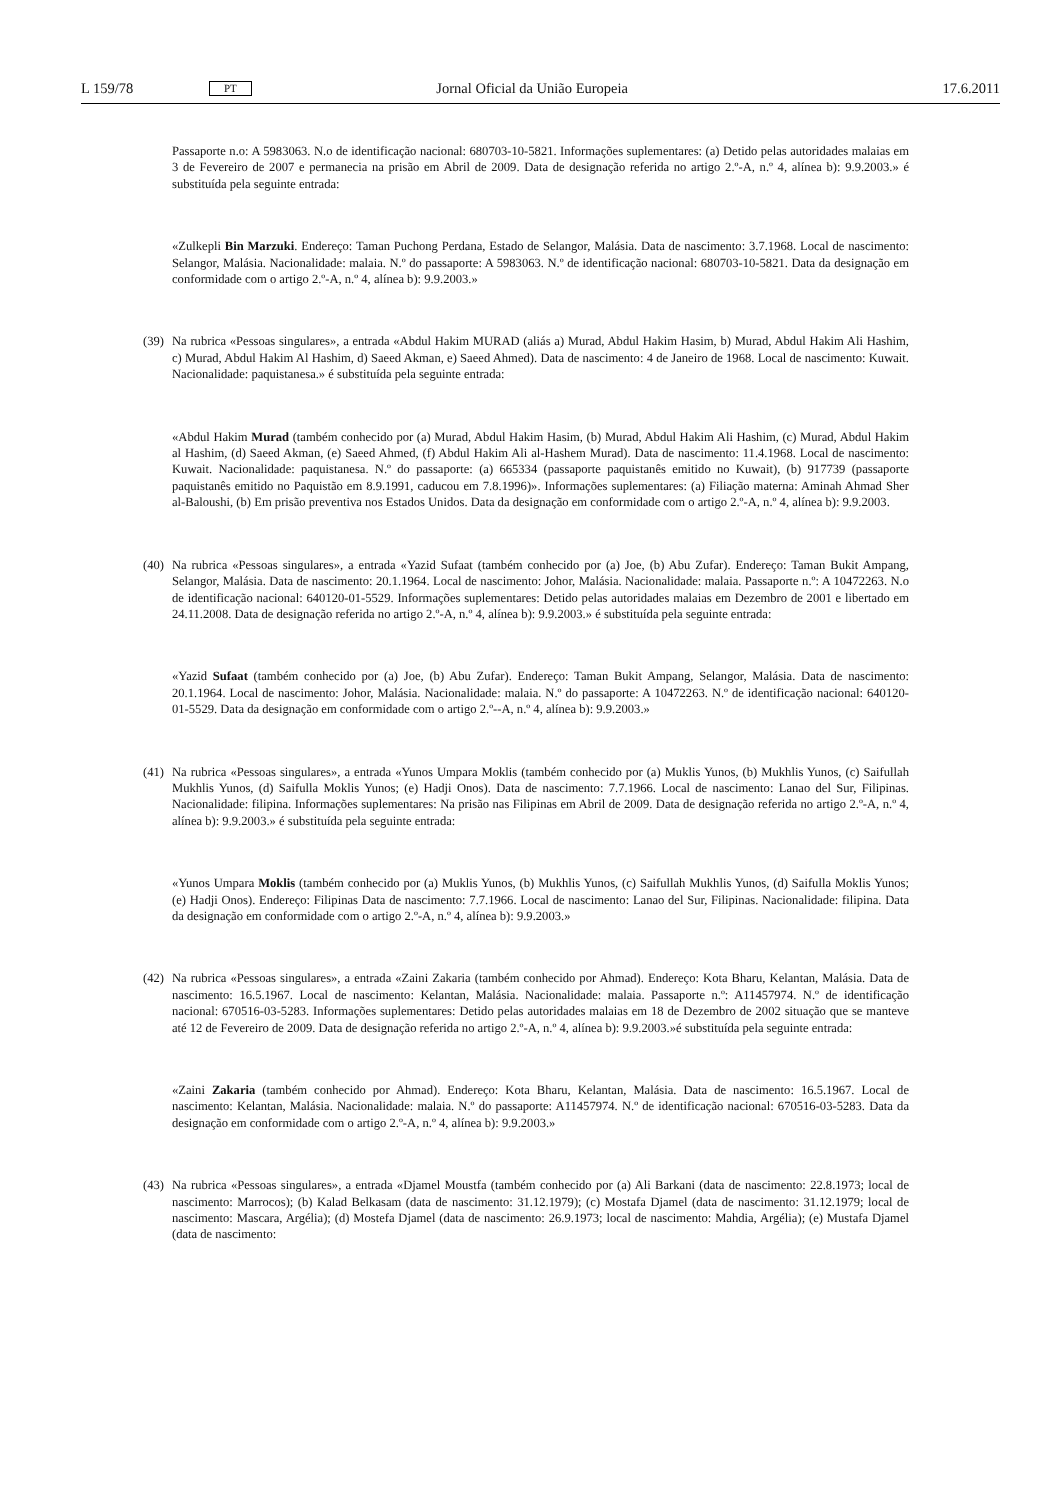L 159/78 PT Jornal Oficial da União Europeia 17.6.2011
Passaporte n.o: A 5983063. N.o de identificação nacional: 680703-10-5821. Informações suplementares: (a) Detido pelas autoridades malaias em 3 de Fevereiro de 2007 e permanecia na prisão em Abril de 2009. Data de designação referida no artigo 2.º-A, n.º 4, alínea b): 9.9.2003.» é substituída pela seguinte entrada:
«Zulkepli Bin Marzuki. Endereço: Taman Puchong Perdana, Estado de Selangor, Malásia. Data de nascimento: 3.7.1968. Local de nascimento: Selangor, Malásia. Nacionalidade: malaia. N.º do passaporte: A 5983063. N.º de identificação nacional: 680703-10-5821. Data da designação em conformidade com o artigo 2.º-A, n.º 4, alínea b): 9.9.2003.»
(39)
Na rubrica «Pessoas singulares», a entrada «Abdul Hakim MURAD (aliás a) Murad, Abdul Hakim Hasim, b) Murad, Abdul Hakim Ali Hashim, c) Murad, Abdul Hakim Al Hashim, d) Saeed Akman, e) Saeed Ahmed). Data de nascimento: 4 de Janeiro de 1968. Local de nascimento: Kuwait. Nacionalidade: paquistanesa.» é substituída pela seguinte entrada:
«Abdul Hakim Murad (também conhecido por (a) Murad, Abdul Hakim Hasim, (b) Murad, Abdul Hakim Ali Hashim, (c) Murad, Abdul Hakim al Hashim, (d) Saeed Akman, (e) Saeed Ahmed, (f) Abdul Hakim Ali al-Hashem Murad). Data de nascimento: 11.4.1968. Local de nascimento: Kuwait. Nacionalidade: paquistanesa. N.º do passaporte: (a) 665334 (passaporte paquistanês emitido no Kuwait), (b) 917739 (passaporte paquistanês emitido no Paquistão em 8.9.1991, caducou em 7.8.1996)». Informações suplementares: (a) Filiação materna: Aminah Ahmad Sher al-Baloushi, (b) Em prisão preventiva nos Estados Unidos. Data da designação em conformidade com o artigo 2.º-A, n.º 4, alínea b): 9.9.2003.
(40)
Na rubrica «Pessoas singulares», a entrada «Yazid Sufaat (também conhecido por (a) Joe, (b) Abu Zufar). Endereço: Taman Bukit Ampang, Selangor, Malásia. Data de nascimento: 20.1.1964. Local de nascimento: Johor, Malásia. Nacionalidade: malaia. Passaporte n.º: A 10472263. N.o de identificação nacional: 640120-01-5529. Informações suplementares: Detido pelas autoridades malaias em Dezembro de 2001 e libertado em 24.11.2008. Data de designação referida no artigo 2.º-A, n.º 4, alínea b): 9.9.2003.» é substituída pela seguinte entrada:
«Yazid Sufaat (também conhecido por (a) Joe, (b) Abu Zufar). Endereço: Taman Bukit Ampang, Selangor, Malásia. Data de nascimento: 20.1.1964. Local de nascimento: Johor, Malásia. Nacionalidade: malaia. N.º do passaporte: A 10472263. N.º de identificação nacional: 640120-01-5529. Data da designação em conformidade com o artigo 2.º--A, n.º 4, alínea b): 9.9.2003.»
(41)
Na rubrica «Pessoas singulares», a entrada «Yunos Umpara Moklis (também conhecido por (a) Muklis Yunos, (b) Mukhlis Yunos, (c) Saifullah Mukhlis Yunos, (d) Saifulla Moklis Yunos; (e) Hadji Onos). Data de nascimento: 7.7.1966. Local de nascimento: Lanao del Sur, Filipinas. Nacionalidade: filipina. Informações suplementares: Na prisão nas Filipinas em Abril de 2009. Data de designação referida no artigo 2.º-A, n.º 4, alínea b): 9.9.2003.» é substituída pela seguinte entrada:
«Yunos Umpara Moklis (também conhecido por (a) Muklis Yunos, (b) Mukhlis Yunos, (c) Saifullah Mukhlis Yunos, (d) Saifulla Moklis Yunos; (e) Hadji Onos). Endereço: Filipinas Data de nascimento: 7.7.1966. Local de nascimento: Lanao del Sur, Filipinas. Nacionalidade: filipina. Data da designação em conformidade com o artigo 2.º-A, n.º 4, alínea b): 9.9.2003.»
(42)
Na rubrica «Pessoas singulares», a entrada «Zaini Zakaria (também conhecido por Ahmad). Endereço: Kota Bharu, Kelantan, Malásia. Data de nascimento: 16.5.1967. Local de nascimento: Kelantan, Malásia. Nacionalidade: malaia. Passaporte n.º: A11457974. N.º de identificação nacional: 670516-03-5283. Informações suplementares: Detido pelas autoridades malaias em 18 de Dezembro de 2002 situação que se manteve até 12 de Fevereiro de 2009. Data de designação referida no artigo 2.º-A, n.º 4, alínea b): 9.9.2003.»é substituída pela seguinte entrada:
«Zaini Zakaria (também conhecido por Ahmad). Endereço: Kota Bharu, Kelantan, Malásia. Data de nascimento: 16.5.1967. Local de nascimento: Kelantan, Malásia. Nacionalidade: malaia. N.º do passaporte: A11457974. N.º de identificação nacional: 670516-03-5283. Data da designação em conformidade com o artigo 2.º-A, n.º 4, alínea b): 9.9.2003.»
(43)
Na rubrica «Pessoas singulares», a entrada «Djamel Moustfa (também conhecido por (a) Ali Barkani (data de nascimento: 22.8.1973; local de nascimento: Marrocos); (b) Kalad Belkasam (data de nascimento: 31.12.1979); (c) Mostafa Djamel (data de nascimento: 31.12.1979; local de nascimento: Mascara, Argélia); (d) Mostefa Djamel (data de nascimento: 26.9.1973; local de nascimento: Mahdia, Argélia); (e) Mustafa Djamel (data de nascimento: